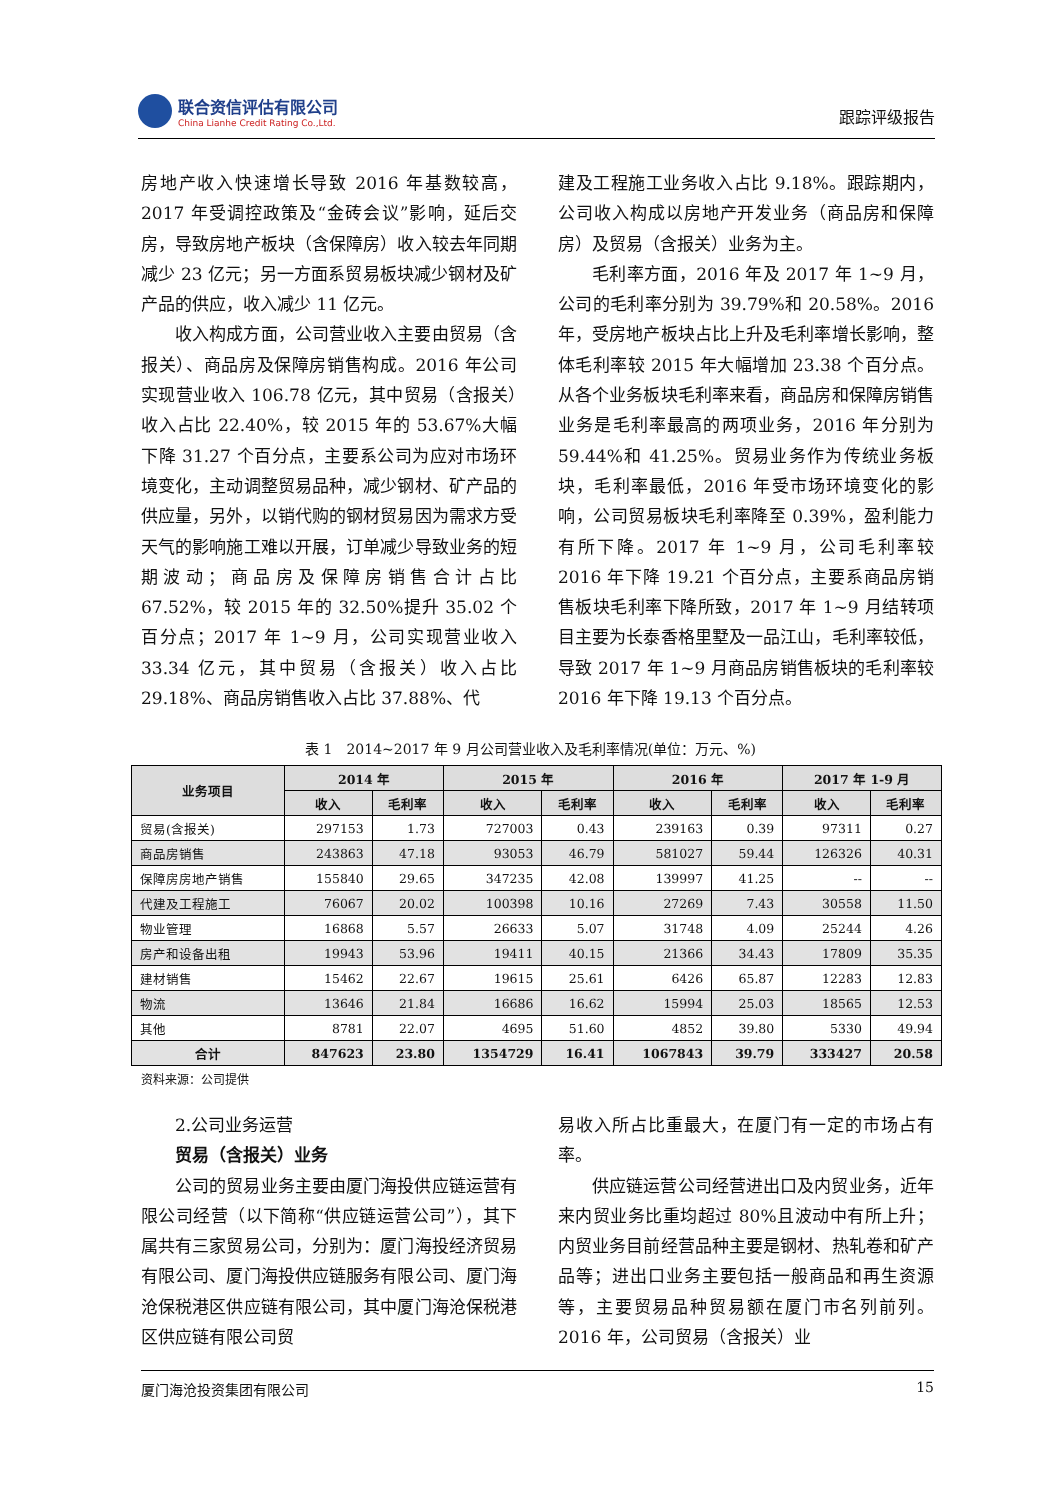联合资信评估有限公司
China Lianhe Credit Rating Co.,Ltd.
跟踪评级报告
房地产收入快速增长导致 2016 年基数较高，2017 年受调控政策及“金砖会议”影响，延后交房，导致房地产板块（含保障房）收入较去年同期减少 23 亿元；另一方面系贸易板块减少钢材及矿产品的供应，收入减少 11 亿元。
收入构成方面，公司营业收入主要由贸易（含报关）、商品房及保障房销售构成。2016 年公司实现营业收入 106.78 亿元，其中贸易（含报关）收入占比 22.40%，较 2015 年的 53.67%大幅下降 31.27 个百分点，主要系公司为应对市场环境变化，主动调整贸易品种，减少钢材、矿产品的供应量，另外，以销代购的钢材贸易因为需求方受天气的影响施工难以开展，订单减少导致业务的短期波动；商品房及保障房销售合计占比 67.52%，较 2015 年的 32.50%提升 35.02 个百分点；2017 年 1~9 月，公司实现营业收入 33.34 亿元，其中贸易（含报关）收入占比 29.18%、商品房销售收入占比 37.88%、代
建及工程施工业务收入占比 9.18%。跟踪期内，公司收入构成以房地产开发业务（商品房和保障房）及贸易（含报关）业务为主。
毛利率方面，2016 年及 2017 年 1~9 月，公司的毛利率分别为 39.79%和 20.58%。2016 年，受房地产板块占比上升及毛利率增长影响，整体毛利率较 2015 年大幅增加 23.38 个百分点。从各个业务板块毛利率来看，商品房和保障房销售业务是毛利率最高的两项业务，2016 年分别为 59.44%和 41.25%。贸易业务作为传统业务板块，毛利率最低，2016 年受市场环境变化的影响，公司贸易板块毛利率降至 0.39%，盈利能力有所下降。2017 年 1~9 月，公司毛利率较 2016 年下降 19.21 个百分点，主要系商品房销售板块毛利率下降所致，2017 年 1~9 月结转项目主要为长泰香格里墅及一品江山，毛利率较低，导致 2017 年 1~9 月商品房销售板块的毛利率较 2016 年下降 19.13 个百分点。
表 1　2014~2017 年 9 月公司营业收入及毛利率情况(单位：万元、%)
| 业务项目 | 2014 年 | | 2015 年 | | 2016 年 | | 2017 年 1-9 月 | |
| --- | --- | --- | --- | --- | --- | --- | --- | --- |
| | 收入 | 毛利率 | 收入 | 毛利率 | 收入 | 毛利率 | 收入 | 毛利率 |
| 贸易(含报关) | 297153 | 1.73 | 727003 | 0.43 | 239163 | 0.39 | 97311 | 0.27 |
| 商品房销售 | 243863 | 47.18 | 93053 | 46.79 | 581027 | 59.44 | 126326 | 40.31 |
| 保障房房地产销售 | 155840 | 29.65 | 347235 | 42.08 | 139997 | 41.25 | -- | -- |
| 代建及工程施工 | 76067 | 20.02 | 100398 | 10.16 | 27269 | 7.43 | 30558 | 11.50 |
| 物业管理 | 16868 | 5.57 | 26633 | 5.07 | 31748 | 4.09 | 25244 | 4.26 |
| 房产和设备出租 | 19943 | 53.96 | 19411 | 40.15 | 21366 | 34.43 | 17809 | 35.35 |
| 建材销售 | 15462 | 22.67 | 19615 | 25.61 | 6426 | 65.87 | 12283 | 12.83 |
| 物流 | 13646 | 21.84 | 16686 | 16.62 | 15994 | 25.03 | 18565 | 12.53 |
| 其他 | 8781 | 22.07 | 4695 | 51.60 | 4852 | 39.80 | 5330 | 49.94 |
| 合计 | 847623 | 23.80 | 1354729 | 16.41 | 1067843 | 39.79 | 333427 | 20.58 |
资料来源：公司提供
2.公司业务运营
贸易（含报关）业务
公司的贸易业务主要由厦门海投供应链运营有限公司经营（以下简称“供应链运营公司”），其下属共有三家贸易公司，分别为：厦门海投经济贸易有限公司、厦门海投供应链服务有限公司、厦门海沧保税港区供应链有限公司，其中厦门海沧保税港区供应链有限公司贸
易收入所占比重最大，在厦门有一定的市场占有率。
供应链运营公司经营进出口及内贸业务，近年来内贸业务比重均超过 80%且波动中有所上升；内贸业务目前经营品种主要是钢材、热轧卷和矿产品等；进出口业务主要包括一般商品和再生资源等，主要贸易品种贸易额在厦门市名列前列。2016 年，公司贸易（含报关）业
厦门海沧投资集团有限公司 15